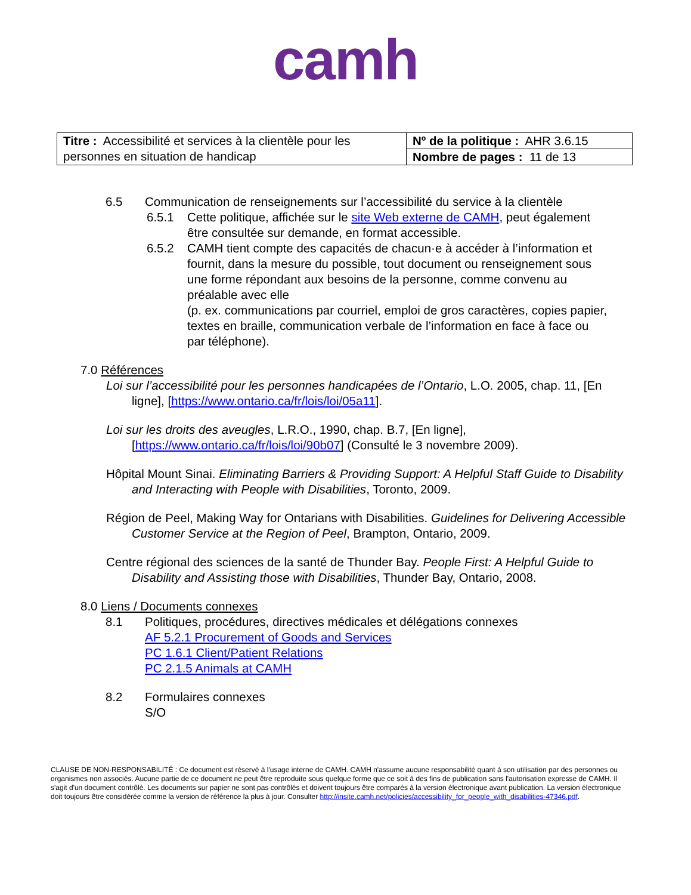camh
| Titre : Accessibilité et services à la clientèle pour les personnes en situation de handicap | Nº de la politique : AHR 3.6.15 |
| | Nombre de pages : 11 de 13 |
6.5 Communication de renseignements sur l’accessibilité du service à la clientèle
6.5.1 Cette politique, affichée sur le site Web externe de CAMH, peut également être consultée sur demande, en format accessible.
6.5.2 CAMH tient compte des capacités de chacun·e à accéder à l’information et fournit, dans la mesure du possible, tout document ou renseignement sous une forme répondant aux besoins de la personne, comme convenu au préalable avec elle
(p. ex. communications par courriel, emploi de gros caractères, copies papier, textes en braille, communication verbale de l’information en face à face ou par téléphone).
7.0 Références
Loi sur l’accessibilité pour les personnes handicapées de l’Ontario, L.O. 2005, chap. 11, [En ligne], [https://www.ontario.ca/fr/lois/loi/05a11].
Loi sur les droits des aveugles, L.R.O., 1990, chap. B.7, [En ligne], [https://www.ontario.ca/fr/lois/loi/90b07] (Consulté le 3 novembre 2009).
Hôpital Mount Sinai. Eliminating Barriers & Providing Support: A Helpful Staff Guide to Disability and Interacting with People with Disabilities, Toronto, 2009.
Région de Peel, Making Way for Ontarians with Disabilities. Guidelines for Delivering Accessible Customer Service at the Region of Peel, Brampton, Ontario, 2009.
Centre régional des sciences de la santé de Thunder Bay. People First: A Helpful Guide to Disability and Assisting those with Disabilities, Thunder Bay, Ontario, 2008.
8.0 Liens / Documents connexes
8.1 Politiques, procédures, directives médicales et délégations connexes
AF 5.2.1 Procurement of Goods and Services
PC 1.6.1 Client/Patient Relations
PC 2.1.5 Animals at CAMH
8.2 Formulaires connexes
S/O
CLAUSE DE NON-RESPONSABILITÉ : Ce document est réservé à l'usage interne de CAMH. CAMH n'assume aucune responsabilité quant à son utilisation par des personnes ou organismes non associés. Aucune partie de ce document ne peut être reproduite sous quelque forme que ce soit à des fins de publication sans l'autorisation expresse de CAMH. Il s'agit d'un document contrôlé. Les documents sur papier ne sont pas contrôlés et doivent toujours être comparés à la version électronique avant publication. La version électronique doit toujours être considérée comme la version de référence la plus à jour. Consulter http://insite.camh.net/policies/accessibility_for_people_with_disabilities-47346.pdf.